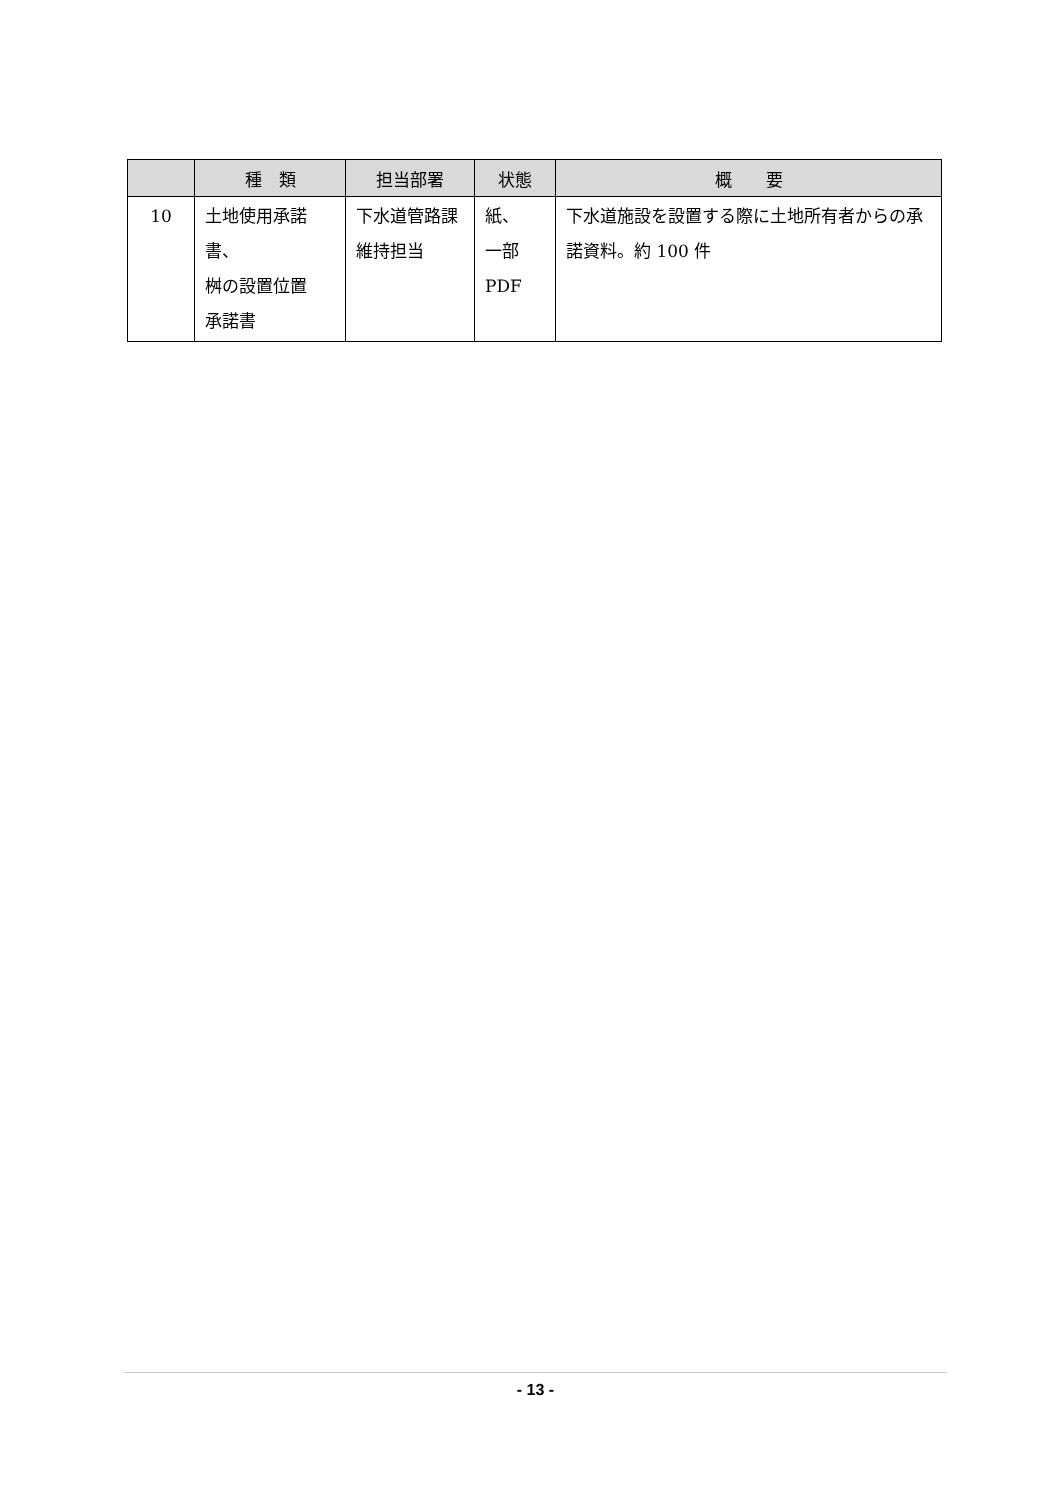| | 種 類 | 担当部署 | 状態 | 概 要 |
| --- | --- | --- | --- | --- |
| 10 | 土地使用承諾書、 桝の設置位置 承諾書 | 下水道管路課 維持担当 | 紙、 一部 PDF | 下水道施設を設置する際に土地所有者からの承諾資料。約 100 件 |
- 13 -